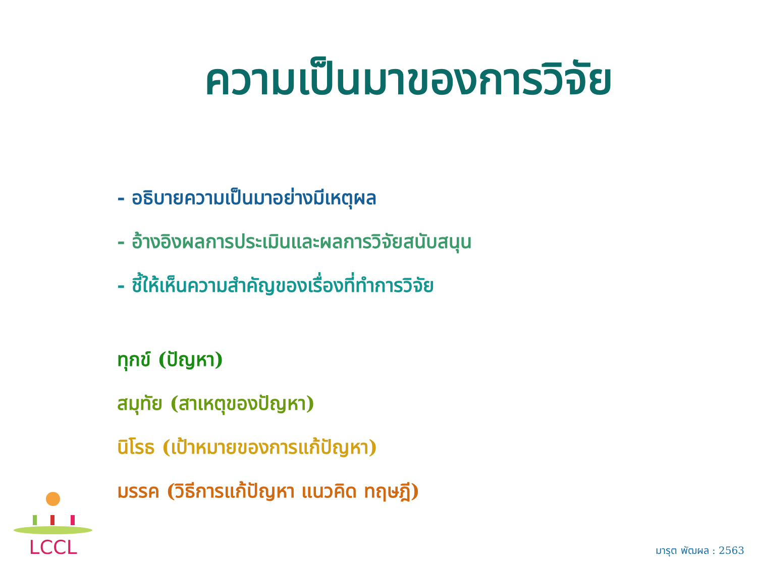ความเป็นมาของการวิจัย
- อธิบายความเป็นมาอย่างมีเหตุผล
- อ้างอิงผลการประเมินและผลการวิจัยสนับสนุน
- ชี้ให้เห็นความสำคัญของเรื่องที่ทำการวิจัย
ทุกข์ (ปัญหา)
สมุทัย (สาเหตุของปัญหา)
นิโรธ (เป้าหมายของการแก้ปัญหา)
มรรค (วิธีการแก้ปัญหา แนวคิด ทฤษฎี)
LCCL
มารุต พัฒผล : 2563